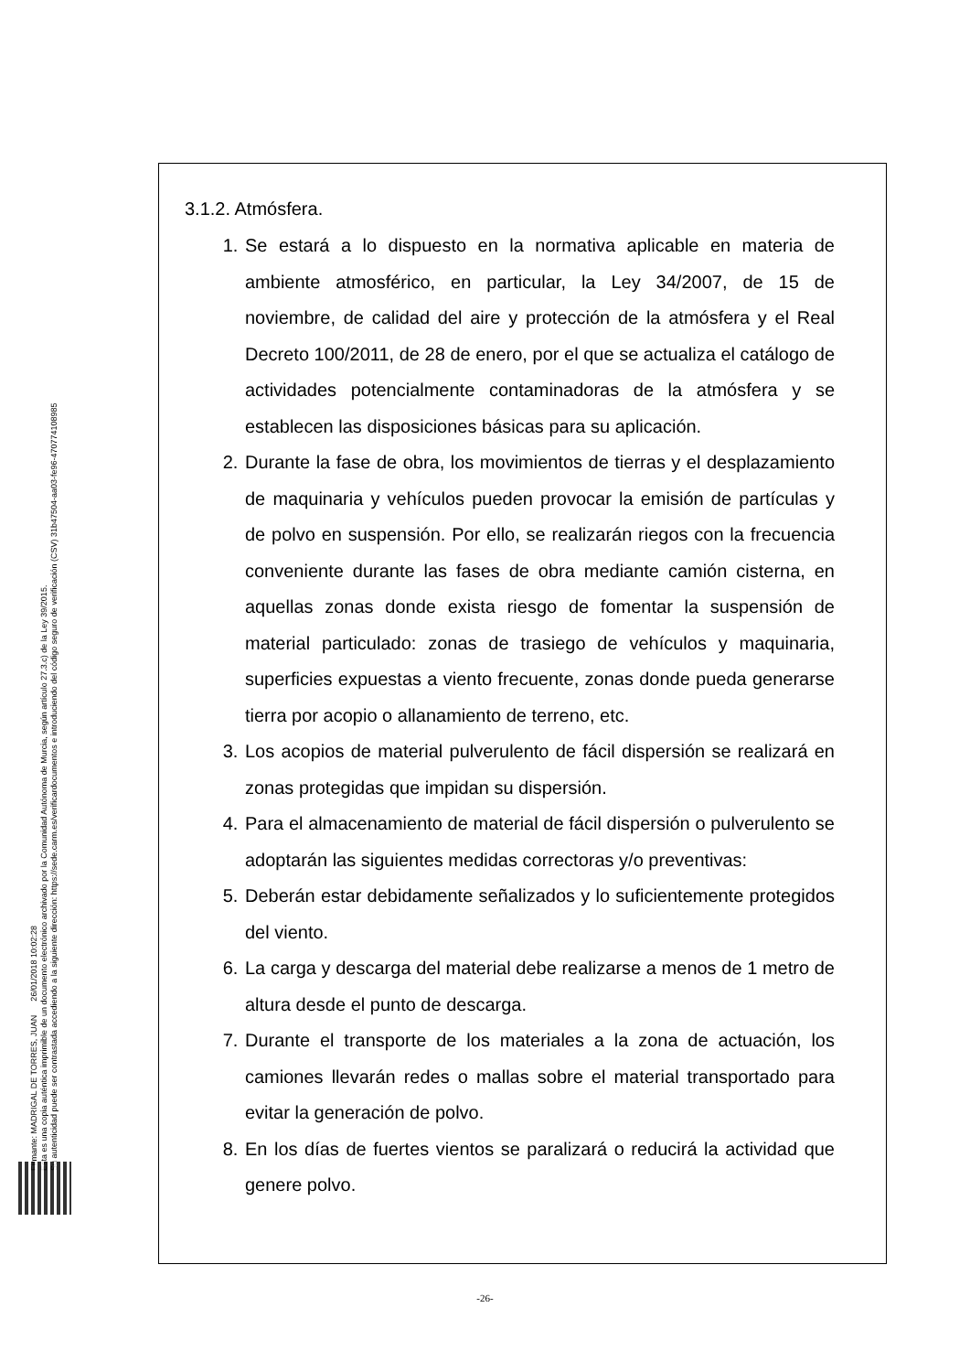Firmante: MADRIGAL DE TORRES, JUAN 26/01/2018 10:02:28
Esta es una copia auténtica imprimible de un documento electrónico archivado por la Comunidad Autónoma de Murcia, según artículo 27.3.c) de la Ley 39/2015.
Su autenticidad puede ser contrastada accediendo a la siguiente dirección: https://sede.carm.es/verificardocumentos e introduciendo del código seguro de verificación (CSV) 31b47504-aa03-fe96-47077410898​5
3.1.2. Atmósfera.
1. Se estará a lo dispuesto en la normativa aplicable en materia de ambiente atmosférico, en particular, la Ley 34/2007, de 15 de noviembre, de calidad del aire y protección de la atmósfera y el Real Decreto 100/2011, de 28 de enero, por el que se actualiza el catálogo de actividades potencialmente contaminadoras de la atmósfera y se establecen las disposiciones básicas para su aplicación.
2. Durante la fase de obra, los movimientos de tierras y el desplazamiento de maquinaria y vehículos pueden provocar la emisión de partículas y de polvo en suspensión. Por ello, se realizarán riegos con la frecuencia conveniente durante las fases de obra mediante camión cisterna, en aquellas zonas donde exista riesgo de fomentar la suspensión de material particulado: zonas de trasiego de vehículos y maquinaria, superficies expuestas a viento frecuente, zonas donde pueda generarse tierra por acopio o allanamiento de terreno, etc.
3. Los acopios de material pulverulento de fácil dispersión se realizará en zonas protegidas que impidan su dispersión.
4. Para el almacenamiento de material de fácil dispersión o pulverulento se adoptarán las siguientes medidas correctoras y/o preventivas:
5. Deberán estar debidamente señalizados y lo suficientemente protegidos del viento.
6. La carga y descarga del material debe realizarse a menos de 1 metro de altura desde el punto de descarga.
7. Durante el transporte de los materiales a la zona de actuación, los camiones llevarán redes o mallas sobre el material transportado para evitar la generación de polvo.
8. En los días de fuertes vientos se paralizará o reducirá la actividad que genere polvo.
-26-